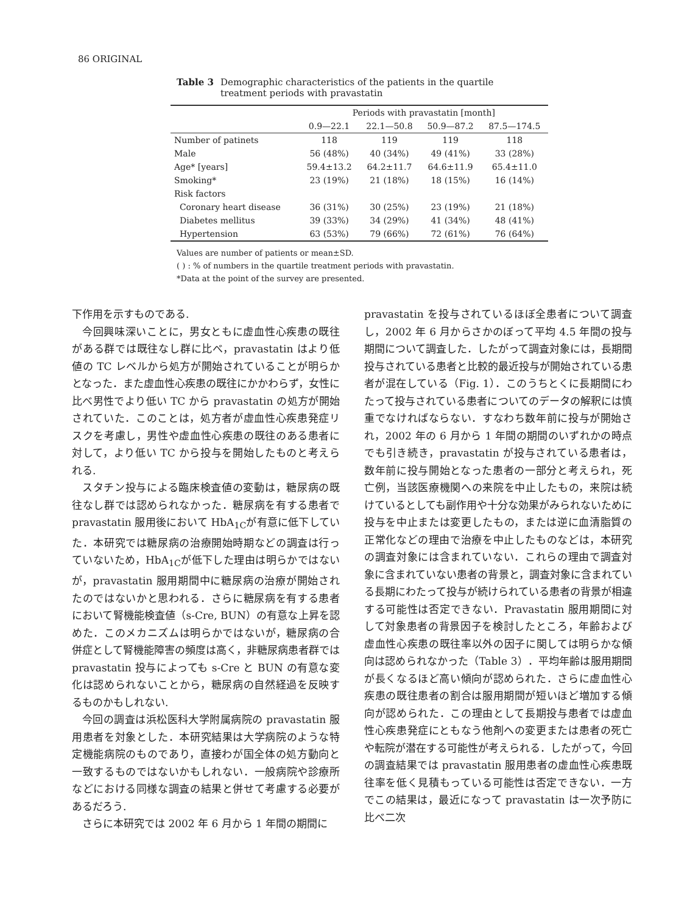86 ORIGINAL
Table 3 Demographic characteristics of the patients in the quartile treatment periods with pravastatin
| | Periods with pravastatin [month] | | | |
| --- | --- | --- | --- | --- |
| | 0.9—22.1 | 22.1—50.8 | 50.9—87.2 | 87.5—174.5 |
| Number of patinets | 118 | 119 | 119 | 118 |
| Male | 56 (48%) | 40 (34%) | 49 (41%) | 33 (28%) |
| Age* [years] | 59.4±13.2 | 64.2±11.7 | 64.6±11.9 | 65.4±11.0 |
| Smoking* | 23 (19%) | 21 (18%) | 18 (15%) | 16 (14%) |
| Risk factors | | | | |
| Coronary heart disease | 36 (31%) | 30 (25%) | 23 (19%) | 21 (18%) |
| Diabetes mellitus | 39 (33%) | 34 (29%) | 41 (34%) | 48 (41%) |
| Hypertension | 63 (53%) | 79 (66%) | 72 (61%) | 76 (64%) |
Values are number of patients or mean±SD.
( ) : % of numbers in the quartile treatment periods with pravastatin.
*Data at the point of the survey are presented.
下作用を示すものである.
今回興味深いことに，男女ともに虚血性心疾患の既往がある群では既往なし群に比べ，pravastatin はより低値の TC レベルから処方が開始されていることが明らかとなった．また虚血性心疾患の既往にかかわらず，女性に比べ男性でより低い TC から pravastatin の処方が開始されていた．このことは，処方者が虚血性心疾患発症リスクを考慮し，男性や虚血性心疾患の既往のある患者に対して，より低い TC から投与を開始したものと考えられる.
スタチン投与による臨床検査値の変動は，糖尿病の既往なし群では認められなかった．糖尿病を有する患者で pravastatin 服用後において HbA<sub>1C</sub>が有意に低下していた．本研究では糖尿病の治療開始時期などの調査は行っていないため，HbA<sub>1C</sub>が低下した理由は明らかではないが，pravastatin 服用期間中に糖尿病の治療が開始されたのではないかと思われる．さらに糖尿病を有する患者において腎機能検査値（s-Cre, BUN）の有意な上昇を認めた．このメカニズムは明らかではないが，糖尿病の合併症として腎機能障害の頻度は高く，非糖尿病患者群では pravastatin 投与によっても s-Cre と BUN の有意な変化は認められないことから，糖尿病の自然経過を反映するものかもしれない.
今回の調査は浜松医科大学附属病院の pravastatin 服用患者を対象とした．本研究結果は大学病院のような特定機能病院のものであり，直接わが国全体の処方動向と一致するものではないかもしれない．一般病院や診療所などにおける同様な調査の結果と併せて考慮する必要があるだろう.
さらに本研究では 2002 年 6 月から 1 年間の期間に
pravastatin を投与されているほぼ全患者について調査し，2002 年 6 月からさかのぼって平均 4.5 年間の投与期間について調査した．したがって調査対象には，長期間投与されている患者と比較的最近投与が開始されている患者が混在している（Fig. 1）．このうちとくに長期間にわたって投与されている患者についてのデータの解釈には慎重でなければならない．すなわち数年前に投与が開始され，2002 年の 6 月から 1 年間の期間のいずれかの時点でも引き続き，pravastatin が投与されている患者は，数年前に投与開始となった患者の一部分と考えられ，死亡例，当該医療機関への来院を中止したもの，来院は続けているとしても副作用や十分な効果がみられないために投与を中止または変更したもの，または逆に血清脂質の正常化などの理由で治療を中止したものなどは，本研究の調査対象には含まれていない．これらの理由で調査対象に含まれていない患者の背景と，調査対象に含まれている長期にわたって投与が続けられている患者の背景が相違する可能性は否定できない．Pravastatin 服用期間に対して対象患者の背景因子を検討したところ，年齢および虚血性心疾患の既往率以外の因子に関しては明らかな傾向は認められなかった（Table 3）．平均年齢は服用期間が長くなるほど高い傾向が認められた．さらに虚血性心疾患の既往患者の割合は服用期間が短いほど増加する傾向が認められた．この理由として長期投与患者では虚血性心疾患発症にともなう他剤への変更または患者の死亡や転院が潜在する可能性が考えられる．したがって，今回の調査結果では pravastatin 服用患者の虚血性心疾患既往率を低く見積もっている可能性は否定できない．一方でこの結果は，最近になって pravastatin は一次予防に比べ二次